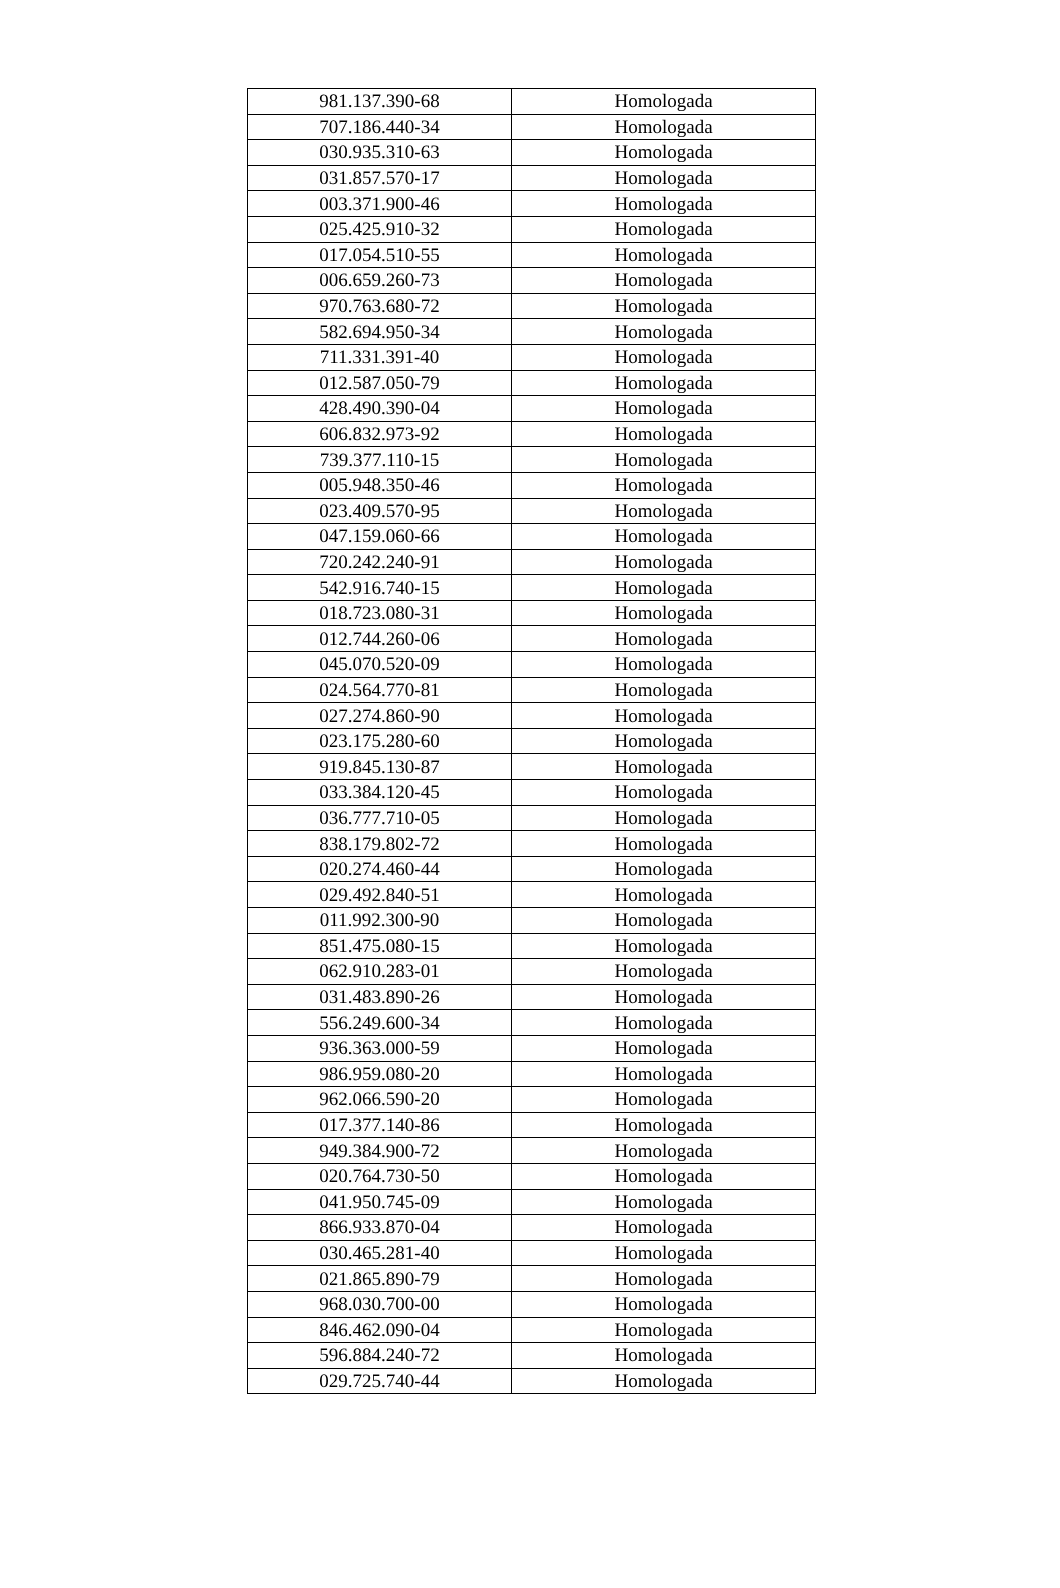| 981.137.390-68 | Homologada |
| 707.186.440-34 | Homologada |
| 030.935.310-63 | Homologada |
| 031.857.570-17 | Homologada |
| 003.371.900-46 | Homologada |
| 025.425.910-32 | Homologada |
| 017.054.510-55 | Homologada |
| 006.659.260-73 | Homologada |
| 970.763.680-72 | Homologada |
| 582.694.950-34 | Homologada |
| 711.331.391-40 | Homologada |
| 012.587.050-79 | Homologada |
| 428.490.390-04 | Homologada |
| 606.832.973-92 | Homologada |
| 739.377.110-15 | Homologada |
| 005.948.350-46 | Homologada |
| 023.409.570-95 | Homologada |
| 047.159.060-66 | Homologada |
| 720.242.240-91 | Homologada |
| 542.916.740-15 | Homologada |
| 018.723.080-31 | Homologada |
| 012.744.260-06 | Homologada |
| 045.070.520-09 | Homologada |
| 024.564.770-81 | Homologada |
| 027.274.860-90 | Homologada |
| 023.175.280-60 | Homologada |
| 919.845.130-87 | Homologada |
| 033.384.120-45 | Homologada |
| 036.777.710-05 | Homologada |
| 838.179.802-72 | Homologada |
| 020.274.460-44 | Homologada |
| 029.492.840-51 | Homologada |
| 011.992.300-90 | Homologada |
| 851.475.080-15 | Homologada |
| 062.910.283-01 | Homologada |
| 031.483.890-26 | Homologada |
| 556.249.600-34 | Homologada |
| 936.363.000-59 | Homologada |
| 986.959.080-20 | Homologada |
| 962.066.590-20 | Homologada |
| 017.377.140-86 | Homologada |
| 949.384.900-72 | Homologada |
| 020.764.730-50 | Homologada |
| 041.950.745-09 | Homologada |
| 866.933.870-04 | Homologada |
| 030.465.281-40 | Homologada |
| 021.865.890-79 | Homologada |
| 968.030.700-00 | Homologada |
| 846.462.090-04 | Homologada |
| 596.884.240-72 | Homologada |
| 029.725.740-44 | Homologada |